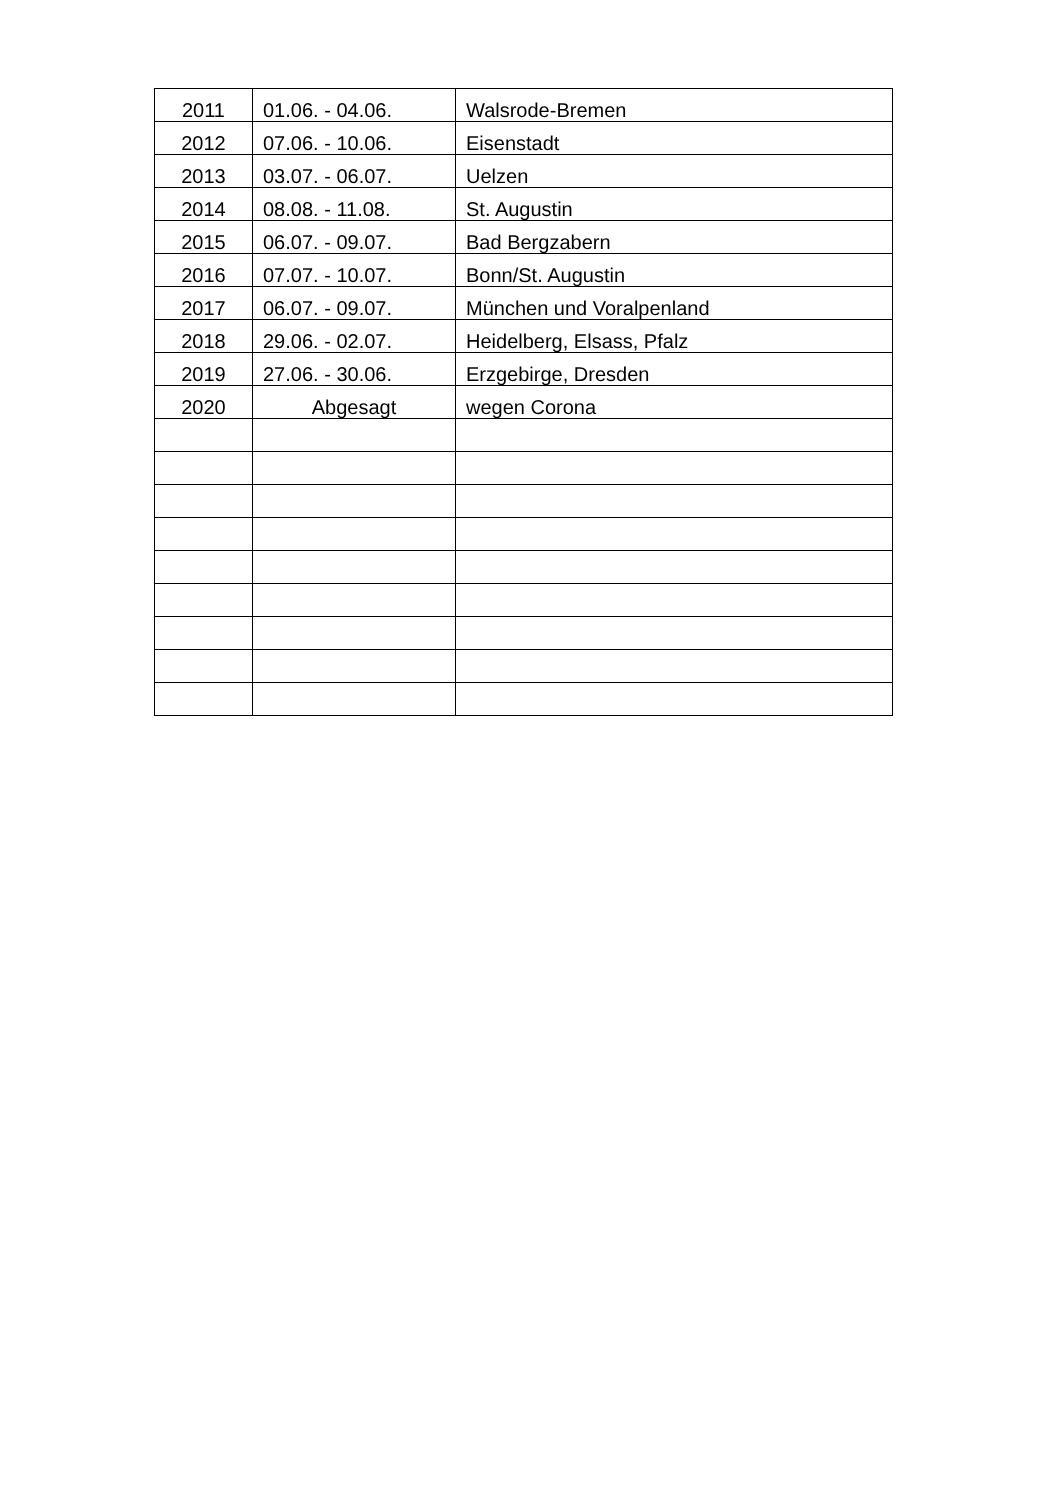| 2011 | 01.06. - 04.06. | Walsrode-Bremen |
| 2012 | 07.06. - 10.06. | Eisenstadt |
| 2013 | 03.07. - 06.07. | Uelzen |
| 2014 | 08.08. - 11.08. | St. Augustin |
| 2015 | 06.07. - 09.07. | Bad Bergzabern |
| 2016 | 07.07. - 10.07. | Bonn/St. Augustin |
| 2017 | 06.07. - 09.07. | München und Voralpenland |
| 2018 | 29.06. - 02.07. | Heidelberg, Elsass, Pfalz |
| 2019 | 27.06. - 30.06. | Erzgebirge, Dresden |
| 2020 | Abgesagt | wegen Corona |